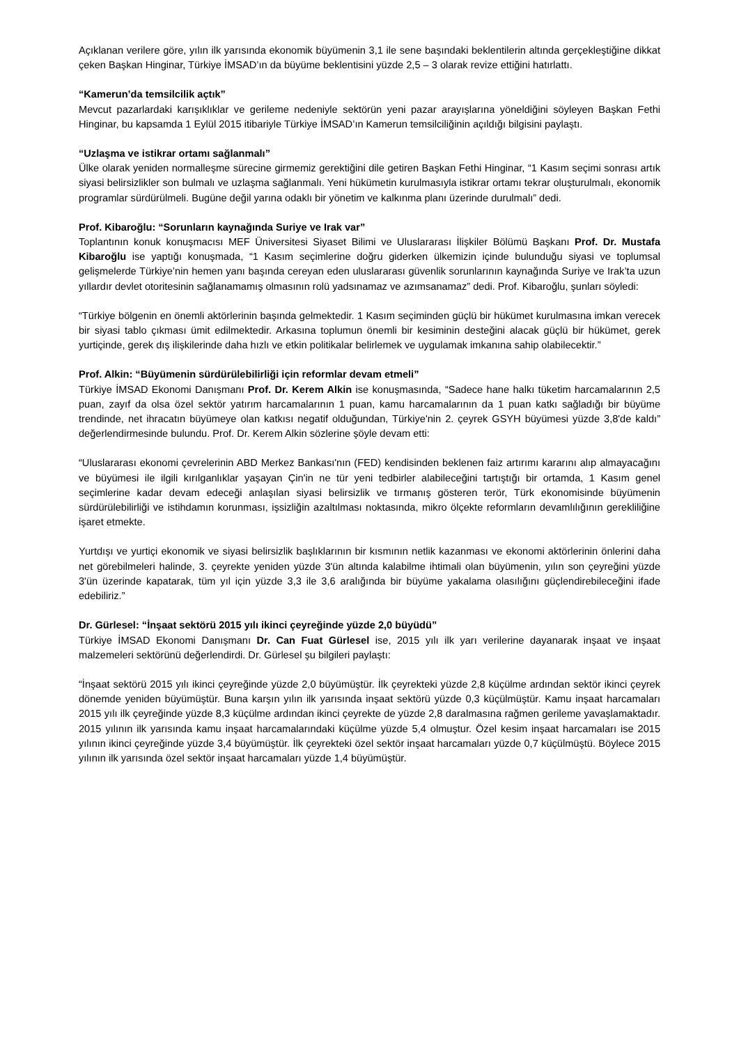Açıklanan verilere göre, yılın ilk yarısında ekonomik büyümenin 3,1 ile sene başındaki beklentilerin altında gerçekleştiğine dikkat çeken Başkan Hinginar, Türkiye İMSAD’ın da büyüme beklentisini yüzde 2,5 – 3 olarak revize ettiğini hatırlattı.
“Kamerun’da temsilcilik açtık”
Mevcut pazarlardaki karışıklıklar ve gerileme nedeniyle sektörün yeni pazar arayışlarına yöneldiğini söyleyen Başkan Fethi Hinginar, bu kapsamda 1 Eylül 2015 itibariyle Türkiye İMSAD’ın Kamerun temsilciliğinin açıldığı bilgisini paylaştı.
“Uzlaşma ve istikrar ortamı sağlanmalı”
Ülke olarak yeniden normalleşme sürecine girmemiz gerektiğini dile getiren Başkan Fethi Hinginar, “1 Kasım seçimi sonrası artık siyasi belirsizlikler son bulmalı ve uzlaşma sağlanmalı. Yeni hükümetin kurulmasıyla istikrar ortamı tekrar oluşturulmalı, ekonomik programlar sürdürülmeli. Bugüne değil yarına odaklı bir yönetim ve kalkınma planı üzerinde durulmalı” dedi.
Prof. Kibaroğlu: “Sorunların kaynağında Suriye ve Irak var”
Toplantının konuk konuşmacısı MEF Üniversitesi Siyaset Bilimi ve Uluslararası İlişkiler Bölümü Başkanı Prof. Dr. Mustafa Kibaroğlu ise yaptığı konuşmada, “1 Kasım seçimlerine doğru giderken ülkemizin içinde bulunduğu siyasi ve toplumsal gelişmelerde Türkiye’nin hemen yanı başında cereyan eden uluslararası güvenlik sorunlarının kaynağında Suriye ve Irak’ta uzun yıllardır devlet otoritesinin sağlanamamış olmasının rolü yadsınamaz ve azımsanamaz” dedi. Prof. Kibaroğlu, şunları söyledi:
“Türkiye bölgenin en önemli aktörlerinin başında gelmektedir. 1 Kasım seçiminden güçlü bir hükümet kurulmasına imkan verecek bir siyasi tablo çıkması ümit edilmektedir. Arkasına toplumun önemli bir kesiminin desteğini alacak güçlü bir hükümet, gerek yurtiçinde, gerek dış ilişkilerinde daha hızlı ve etkin politikalar belirlemek ve uygulamak imkanına sahip olabilecektir.”
Prof. Alkin: “Büyümenin sürdürülebilirliği için reformlar devam etmeli”
Türkiye İMSAD Ekonomi Danışmanı Prof. Dr. Kerem Alkin ise konuşmasında, “Sadece hane halkı tüketim harcamalarının 2,5 puan, zayıf da olsa özel sektör yatırım harcamalarının 1 puan, kamu harcamalarının da 1 puan katkı sağladığı bir büyüme trendinde, net ihracatın büyümeye olan katkısı negatif olduğundan, Türkiye'nin 2. çeyrek GSYH büyümesi yüzde 3,8'de kaldı” değerlendirmesinde bulundu. Prof. Dr. Kerem Alkin sözlerine şöyle devam etti:
“Uluslararası ekonomi çevrelerinin ABD Merkez Bankası'nın (FED) kendisinden beklenen faiz artırımı kararını alıp almayacağını ve büyümesi ile ilgili kırılganlıklar yaşayan Çin'in ne tür yeni tedbirler alabileceğini tartıştığı bir ortamda, 1 Kasım genel seçimlerine kadar devam edeceği anlaşılan siyasi belirsizlik ve tırmanış gösteren terör, Türk ekonomisinde büyümenin sürdürülebilirliği ve istihdamın korunması, işsizliğin azaltılması noktasında, mikro ölçekte reformların devamlılığının gerekliliğine işaret etmekte.
Yurtdışı ve yurtiçi ekonomik ve siyasi belirsizlik başlıklarının bir kısmının netlik kazanması ve ekonomi aktörlerinin önlerini daha net görebilmeleri halinde, 3. çeyrekte yeniden yüzde 3'ün altında kalabilme ihtimali olan büyümenin, yılın son çeyreğini yüzde 3'ün üzerinde kapatarak, tüm yıl için yüzde 3,3 ile 3,6 aralığında bir büyüme yakalama olasılığını güçlendirebileceğini ifade edebiliriz.”
Dr. Gürlesel: “İnşaat sektörü 2015 yılı ikinci çeyreğinde yüzde 2,0 büyüdü”
Türkiye İMSAD Ekonomi Danışmanı Dr. Can Fuat Gürlesel ise, 2015 yılı ilk yarı verilerine dayanarak inşaat ve inşaat malzemeleri sektörünü değerlendirdi. Dr. Gürlesel şu bilgileri paylaştı:
“İnşaat sektörü 2015 yılı ikinci çeyreğinde yüzde 2,0 büyümüştür. İlk çeyrekteki yüzde 2,8 küçülme ardından sektör ikinci çeyrek dönemde yeniden büyümüştür. Buna karşın yılın ilk yarısında inşaat sektörü yüzde 0,3 küçülmüştür. Kamu inşaat harcamaları 2015 yılı ilk çeyreğinde yüzde 8,3 küçülme ardından ikinci çeyrekte de yüzde 2,8 daralmasına rağmen gerileme yavaşlamaktadır. 2015 yılının ilk yarısında kamu inşaat harcamalarındaki küçülme yüzde 5,4 olmuştur. Özel kesim inşaat harcamaları ise 2015 yılının ikinci çeyreğinde yüzde 3,4 büyümüştür. İlk çeyrekteki özel sektör inşaat harcamaları yüzde 0,7 küçülmüştü. Böylece 2015 yılının ilk yarısında özel sektör inşaat harcamaları yüzde 1,4 büyümüştür.